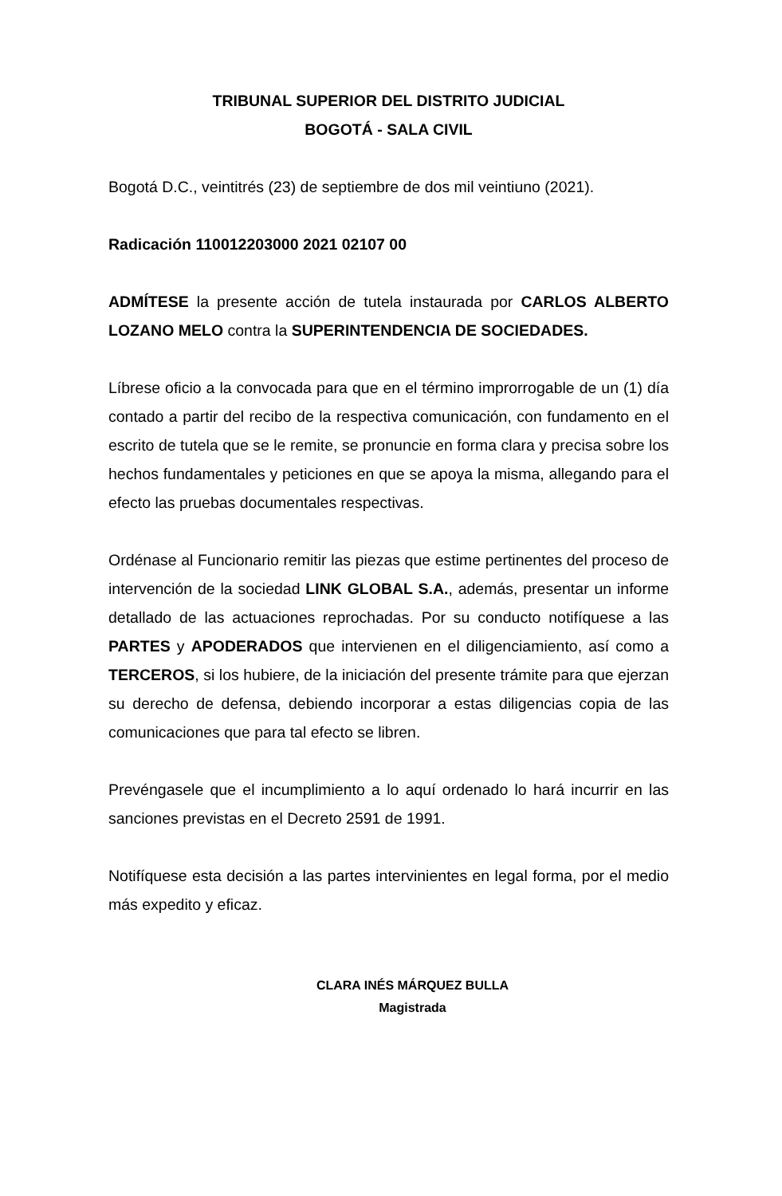TRIBUNAL SUPERIOR DEL DISTRITO JUDICIAL
BOGOTÁ - SALA CIVIL
Bogotá D.C., veintitrés (23) de septiembre de dos mil veintiuno (2021).
Radicación 110012203000 2021 02107 00
ADMÍTESE la presente acción de tutela instaurada por CARLOS ALBERTO LOZANO MELO contra la SUPERINTENDENCIA DE SOCIEDADES.
Líbrese oficio a la convocada para que en el término improrrogable de un (1) día contado a partir del recibo de la respectiva comunicación, con fundamento en el escrito de tutela que se le remite, se pronuncie en forma clara y precisa sobre los hechos fundamentales y peticiones en que se apoya la misma, allegando para el efecto las pruebas documentales respectivas.
Ordénase al Funcionario remitir las piezas que estime pertinentes del proceso de intervención de la sociedad LINK GLOBAL S.A., además, presentar un informe detallado de las actuaciones reprochadas. Por su conducto notifíquese a las PARTES y APODERADOS que intervienen en el diligenciamiento, así como a TERCEROS, si los hubiere, de la iniciación del presente trámite para que ejerzan su derecho de defensa, debiendo incorporar a estas diligencias copia de las comunicaciones que para tal efecto se libren.
Prevéngasele que el incumplimiento a lo aquí ordenado lo hará incurrir en las sanciones previstas en el Decreto 2591 de 1991.
Notifíquese esta decisión a las partes intervinientes en legal forma, por el medio más expedito y eficaz.
CLARA INÉS MÁRQUEZ BULLA
Magistrada